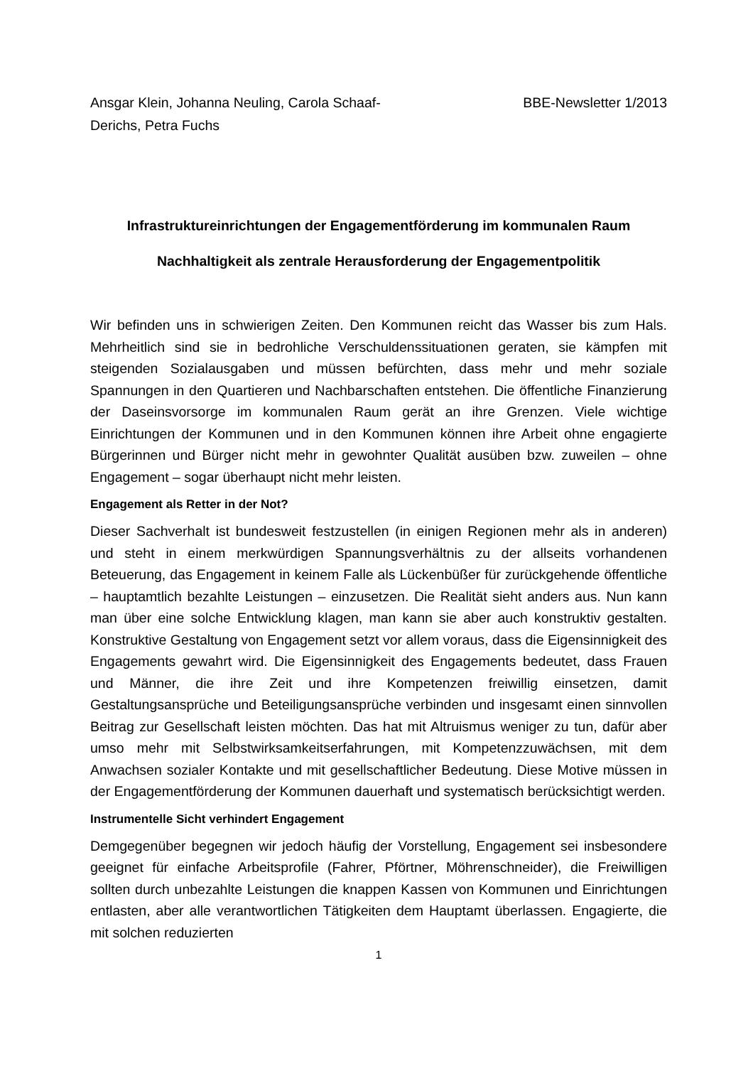Ansgar Klein, Johanna Neuling, Carola Schaaf-Derichs, Petra Fuchs
BBE-Newsletter 1/2013
Infrastruktureinrichtungen der Engagementförderung im kommunalen Raum
Nachhaltigkeit als zentrale Herausforderung der Engagementpolitik
Wir befinden uns in schwierigen Zeiten. Den Kommunen reicht das Wasser bis zum Hals. Mehrheitlich sind sie in bedrohliche Verschuldenssituationen geraten, sie kämpfen mit steigenden Sozialausgaben und müssen befürchten, dass mehr und mehr soziale Spannungen in den Quartieren und Nachbarschaften entstehen. Die öffentliche Finanzierung der Daseinsvorsorge im kommunalen Raum gerät an ihre Grenzen. Viele wichtige Einrichtungen der Kommunen und in den Kommunen können ihre Arbeit ohne engagierte Bürgerinnen und Bürger nicht mehr in gewohnter Qualität ausüben bzw. zuweilen – ohne Engagement – sogar überhaupt nicht mehr leisten.
Engagement als Retter in der Not?
Dieser Sachverhalt ist bundesweit festzustellen (in einigen Regionen mehr als in anderen) und steht in einem merkwürdigen Spannungsverhältnis zu der allseits vorhandenen Beteuerung, das Engagement in keinem Falle als Lückenbüßer für zurückgehende öffentliche – hauptamtlich bezahlte Leistungen – einzusetzen. Die Realität sieht anders aus. Nun kann man über eine solche Entwicklung klagen, man kann sie aber auch konstruktiv gestalten. Konstruktive Gestaltung von Engagement setzt vor allem voraus, dass die Eigensinnigkeit des Engagements gewahrt wird. Die Eigensinnigkeit des Engagements bedeutet, dass Frauen und Männer, die ihre Zeit und ihre Kompetenzen freiwillig einsetzen, damit Gestaltungsansprüche und Beteiligungsansprüche verbinden und insgesamt einen sinnvollen Beitrag zur Gesellschaft leisten möchten. Das hat mit Altruismus weniger zu tun, dafür aber umso mehr mit Selbstwirksamkeitserfahrungen, mit Kompetenzzuwächsen, mit dem Anwachsen sozialer Kontakte und mit gesellschaftlicher Bedeutung. Diese Motive müssen in der Engagementförderung der Kommunen dauerhaft und systematisch berücksichtigt werden.
Instrumentelle Sicht verhindert Engagement
Demgegenüber begegnen wir jedoch häufig der Vorstellung, Engagement sei insbesondere geeignet für einfache Arbeitsprofile (Fahrer, Pförtner, Möhrenschneider), die Freiwilligen sollten durch unbezahlte Leistungen die knappen Kassen von Kommunen und Einrichtungen entlasten, aber alle verantwortlichen Tätigkeiten dem Hauptamt überlassen. Engagierte, die mit solchen reduzierten
1